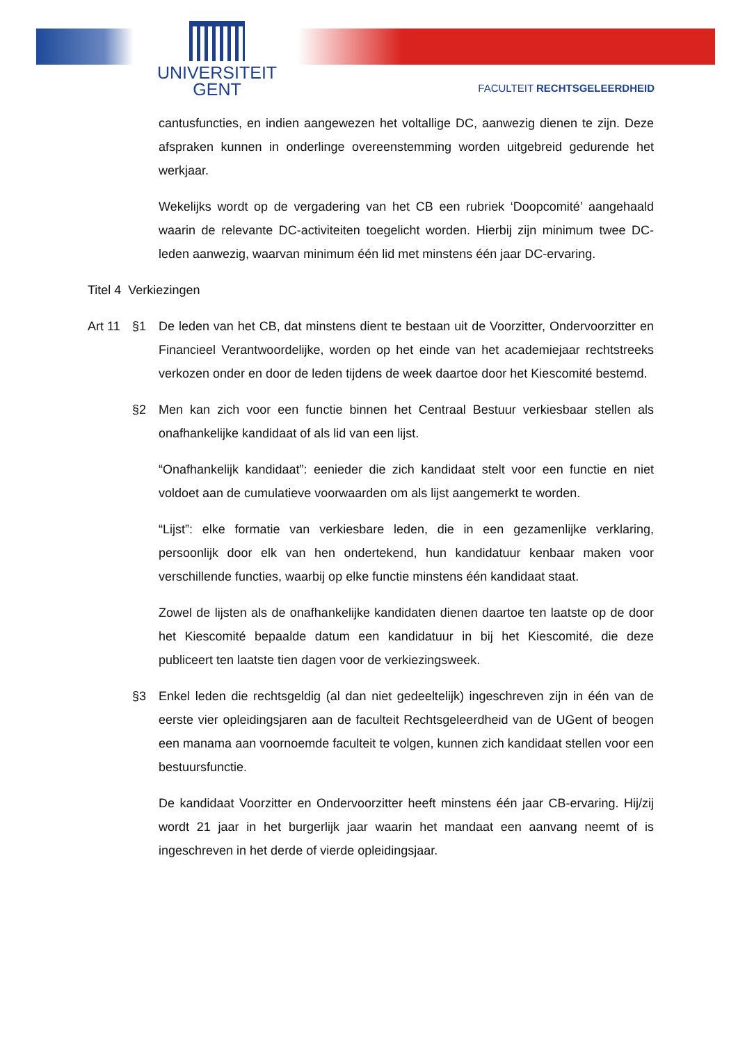UNIVERSITEIT
GENT
FACULTEIT RECHTSGELEERDHEID
cantusfuncties, en indien aangewezen het voltallige DC, aanwezig dienen te zijn. Deze afspraken kunnen in onderlinge overeenstemming worden uitgebreid gedurende het werkjaar.
Wekelijks wordt op de vergadering van het CB een rubriek ‘Doopcomité’ aangehaald waarin de relevante DC-activiteiten toegelicht worden. Hierbij zijn minimum twee DC- leden aanwezig, waarvan minimum één lid met minstens één jaar DC-ervaring.
Titel 4 Verkiezingen
Art 11
§1 De leden van het CB, dat minstens dient te bestaan uit de Voorzitter, Ondervoorzitter en Financieel Verantwoordelijke, worden op het einde van het academiejaar rechtstreeks verkozen onder en door de leden tijdens de week daartoe door het Kiescomité bestemd.
§2 Men kan zich voor een functie binnen het Centraal Bestuur verkiesbaar stellen als onafhankelijke kandidaat of als lid van een lijst.
“Onafhankelijk kandidaat”: eenieder die zich kandidaat stelt voor een functie en niet voldoet aan de cumulatieve voorwaarden om als lijst aangemerkt te worden.
“Lijst”: elke formatie van verkiesbare leden, die in een gezamenlijke verklaring, persoonlijk door elk van hen ondertekend, hun kandidatuur kenbaar maken voor verschillende functies, waarbij op elke functie minstens één kandidaat staat.
Zowel de lijsten als de onafhankelijke kandidaten dienen daartoe ten laatste op de door het Kiescomité bepaalde datum een kandidatuur in bij het Kiescomité, die deze publiceert ten laatste tien dagen voor de verkiezingsweek.
§3 Enkel leden die rechtsgeldig (al dan niet gedeeltelijk) ingeschreven zijn in één van de eerste vier opleidingsjaren aan de faculteit Rechtsgeleerdheid van de UGent of beogen een manama aan voornoemde faculteit te volgen, kunnen zich kandidaat stellen voor een bestuursfunctie.
De kandidaat Voorzitter en Ondervoorzitter heeft minstens één jaar CB-ervaring. Hij/zij wordt 21 jaar in het burgerlijk jaar waarin het mandaat een aanvang neemt of is ingeschreven in het derde of vierde opleidingsjaar.